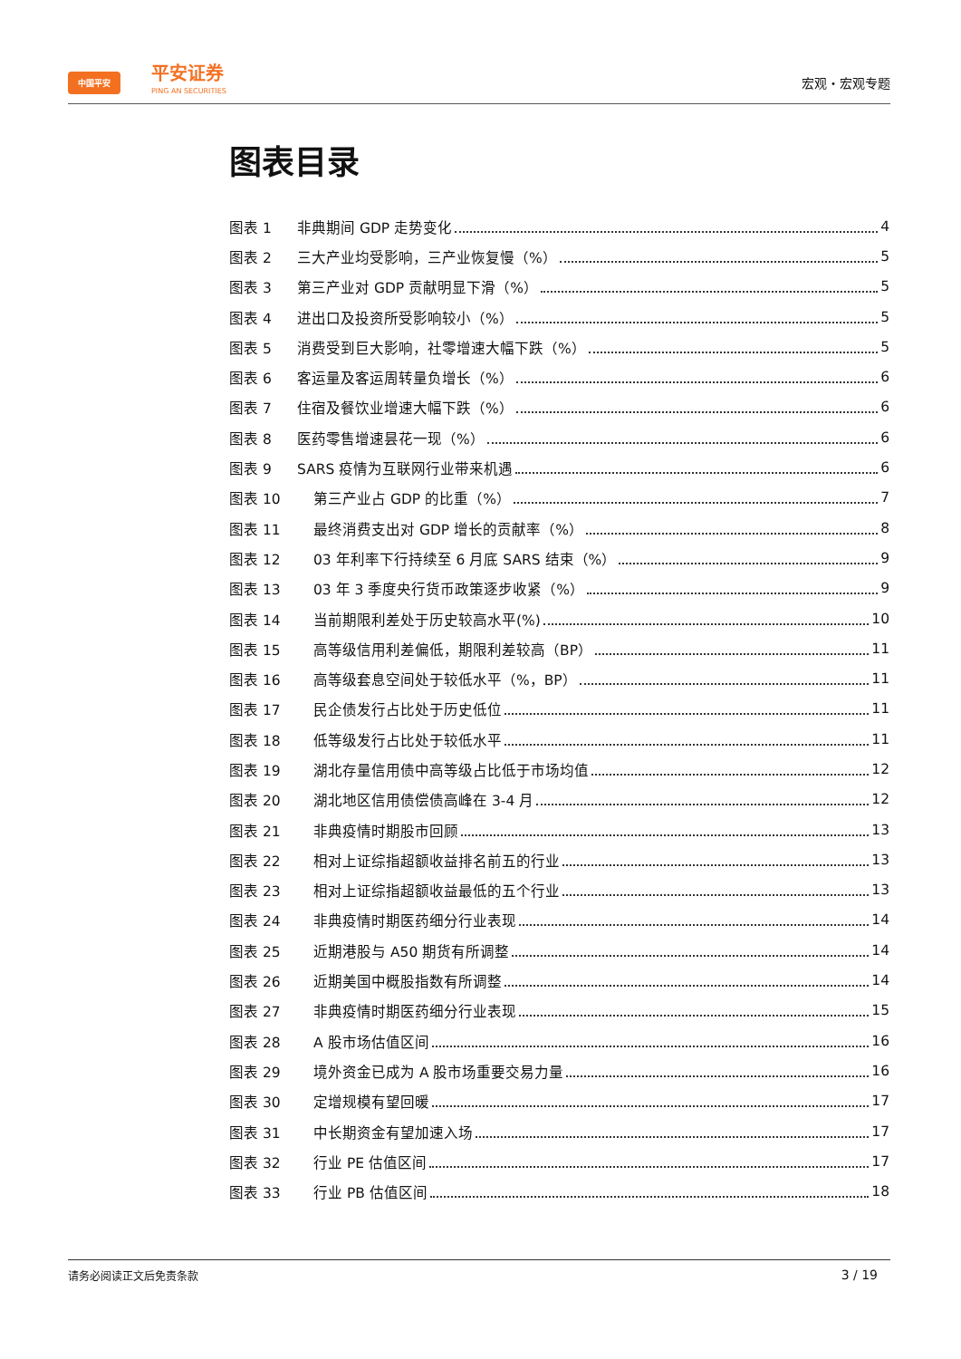中国平安
平安证券
PING AN SECURITIES
宏观・宏观专题
图表目录
图表 1 非典期间 GDP 走势变化 4
图表 2 三大产业均受影响，三产业恢复慢（%） 5
图表 3 第三产业对 GDP 贡献明显下滑（%） 5
图表 4 进出口及投资所受影响较小（%） 5
图表 5 消费受到巨大影响，社零增速大幅下跌（%） 5
图表 6 客运量及客运周转量负增长（%） 6
图表 7 住宿及餐饮业增速大幅下跌（%） 6
图表 8 医药零售增速昙花一现（%） 6
图表 9 SARS 疫情为互联网行业带来机遇 6
图表 10 第三产业占 GDP 的比重（%） 7
图表 11 最终消费支出对 GDP 增长的贡献率（%） 8
图表 12 03 年利率下行持续至 6 月底 SARS 结束（%） 9
图表 13 03 年 3 季度央行货币政策逐步收紧（%） 9
图表 14 当前期限利差处于历史较高水平(%) 10
图表 15 高等级信用利差偏低，期限利差较高（BP） 11
图表 16 高等级套息空间处于较低水平（%，BP） 11
图表 17 民企债发行占比处于历史低位 11
图表 18 低等级发行占比处于较低水平 11
图表 19 湖北存量信用债中高等级占比低于市场均值 12
图表 20 湖北地区信用债偿债高峰在 3-4 月 12
图表 21 非典疫情时期股市回顾 13
图表 22 相对上证综指超额收益排名前五的行业 13
图表 23 相对上证综指超额收益最低的五个行业 13
图表 24 非典疫情时期医药细分行业表现 14
图表 25 近期港股与 A50 期货有所调整 14
图表 26 近期美国中概股指数有所调整 14
图表 27 非典疫情时期医药细分行业表现 15
图表 28 A 股市场估值区间 16
图表 29 境外资金已成为 A 股市场重要交易力量 16
图表 30 定增规模有望回暖 17
图表 31 中长期资金有望加速入场 17
图表 32 行业 PE 估值区间 17
图表 33 行业 PB 估值区间 18
请务必阅读正文后免责条款 3 / 19